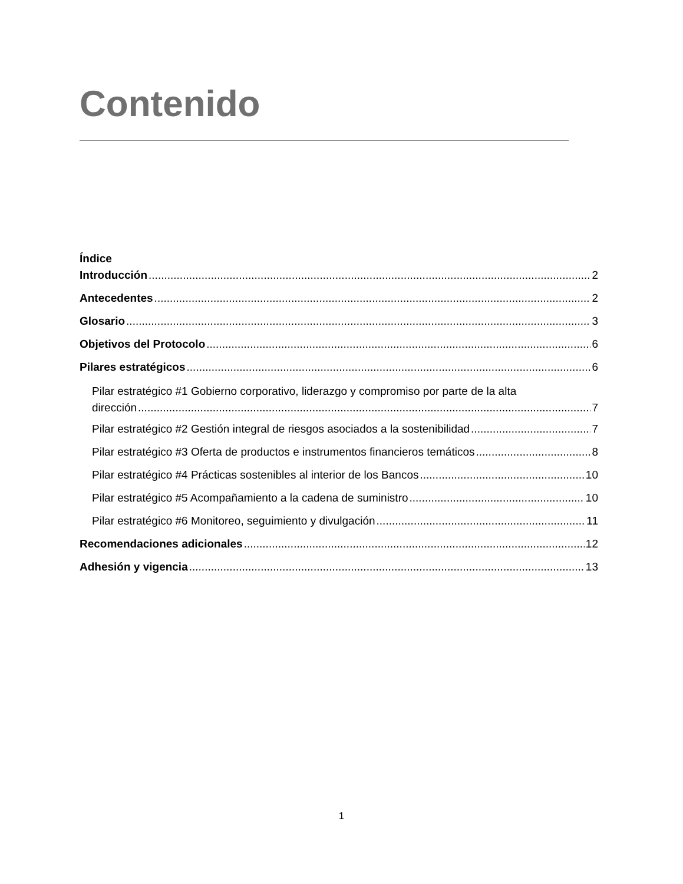Contenido
Índice
Introducción 2
Antecedentes 2
Glosario 3
Objetivos del Protocolo 6
Pilares estratégicos 6
Pilar estratégico #1 Gobierno corporativo, liderazgo y compromiso por parte de la alta
dirección 7
Pilar estratégico #2 Gestión integral de riesgos asociados a la sostenibilidad 7
Pilar estratégico #3 Oferta de productos e instrumentos financieros temáticos 8
Pilar estratégico #4 Prácticas sostenibles al interior de los Bancos 10
Pilar estratégico #5 Acompañamiento a la cadena de suministro 10
Pilar estratégico #6 Monitoreo, seguimiento y divulgación 11
Recomendaciones adicionales 12
Adhesión y vigencia 13
1